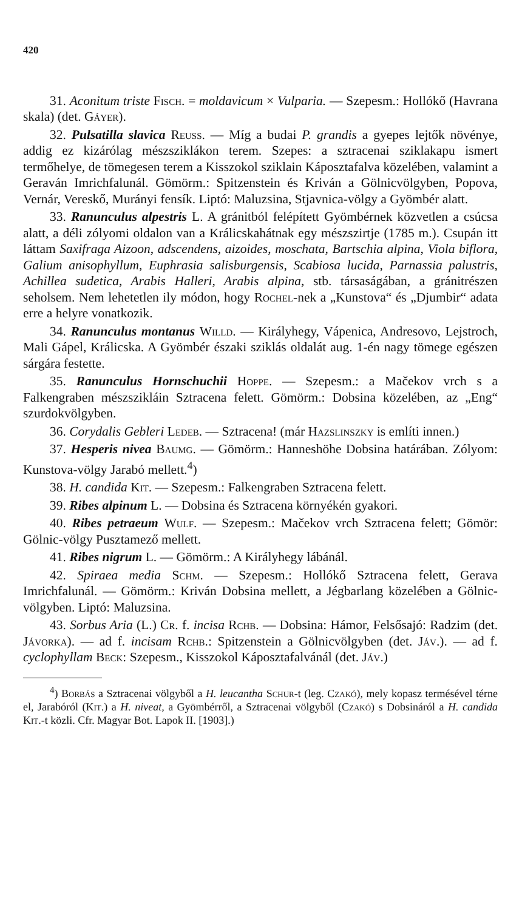420
31. Aconitum triste Fisch. = moldavicum × Vulparia. — Szepesm.: Hollókő (Havrana skala) (det. Gáyer).
32. Pulsatilla slavica Reuss. — Míg a budai P. grandis a gyepes lejtők növénye, addig ez kizárólag mészsziklákon terem. Szepes: a sztracenai sziklakapu ismert termőhelye, de tömegesen terem a Kisszokol sziklain Káposztafalva közelében, valamint a Geraván Imrichfalunál. Gömörm.: Spitzenstein és Kriván a Gölnicvölgyben, Popova, Vernár, Vereskő, Murányi fensík. Liptó: Maluzsina, Stjavnica-völgy a Gyömbér alatt.
33. Ranunculus alpestris L. A gránitból felépített Gyömbérnek közvetlen a csúcsa alatt, a déli zólyomi oldalon van a Králicskahátnak egy mészszirtje (1785 m.). Csupán itt láttam Saxifraga Aizoon, adscendens, aizoides, moschata, Bartschia alpina, Viola biflora, Galium anisophyllum, Euphrasia salisburgensis, Scabiosa lucida, Parnassia palustris, Achillea sudetica, Arabis Halleri, Arabis alpina, stb. társaságában, a gránitrészen seholsem. Nem lehetetlen ily módon, hogy Rochel-nek a „Kunstova“ és „Djumbir“ adata erre a helyre vonatkozik.
34. Ranunculus montanus Willd. — Királyhegy, Vápenica, Andresovo, Lejstroch, Mali Gápel, Králicska. A Gyömbér északi sziklás oldalát aug. 1-én nagy tömege egészen sárgára festette.
35. Ranunculus Hornschuchii Hoppe. — Szepesm.: a Mačekov vrch s a Falkengraben mészszikláin Sztracena felett. Gömörm.: Dobsina közelében, az „Eng“ szurdokvölgyben.
36. Corydalis Gebleri Ledeb. — Sztracena! (már Hazslinszky is említi innen.)
37. Hesperis nivea Baumg. — Gömörm.: Hanneshöhe Dobsina határában. Zólyom: Kunstova-völgy Jarabó mellett.<sup>4</sup>)
38. H. candida Kit. — Szepesm.: Falkengraben Sztracena felett.
39. Ribes alpinum L. — Dobsina és Sztracena környékén gyakori.
40. Ribes petraeum Wulf. — Szepesm.: Mačekov vrch Sztracena felett; Gömör: Gölnic-völgy Pusztamező mellett.
41. Ribes nigrum L. — Gömörm.: A Királyhegy lábánál.
42. Spiraea media Schm. — Szepesm.: Hollókő Sztracena felett, Gerava Imrichfalunál. — Gömörm.: Kriván Dobsina mellett, a Jégbarlang közelében a Gölnic-völgyben. Liptó: Maluzsina.
43. Sorbus Aria (L.) Cr. f. incisa Rchb. — Dobsina: Hámor, Felsősajó: Radzim (det. Jávorka). — ad f. incisam Rchb.: Spitzenstein a Gölnicvölgyben (det. Jáv.). — ad f. cyclophyllam Beck: Szepesm., Kisszokol Káposztafalvánál (det. Jáv.)
<sup>4</sup>) Borbás a Sztracenai völgyből a H. leucantha Schur-t (leg. Czakó), mely kopasz termésével térne el, Jarabóról (Kit.) a H. niveat, a Gyömbérről, a Sztracenai völgyből (Czakó) s Dobsináról a H. candida Kit.-t közli. Cfr. Magyar Bot. Lapok II. [1903].)